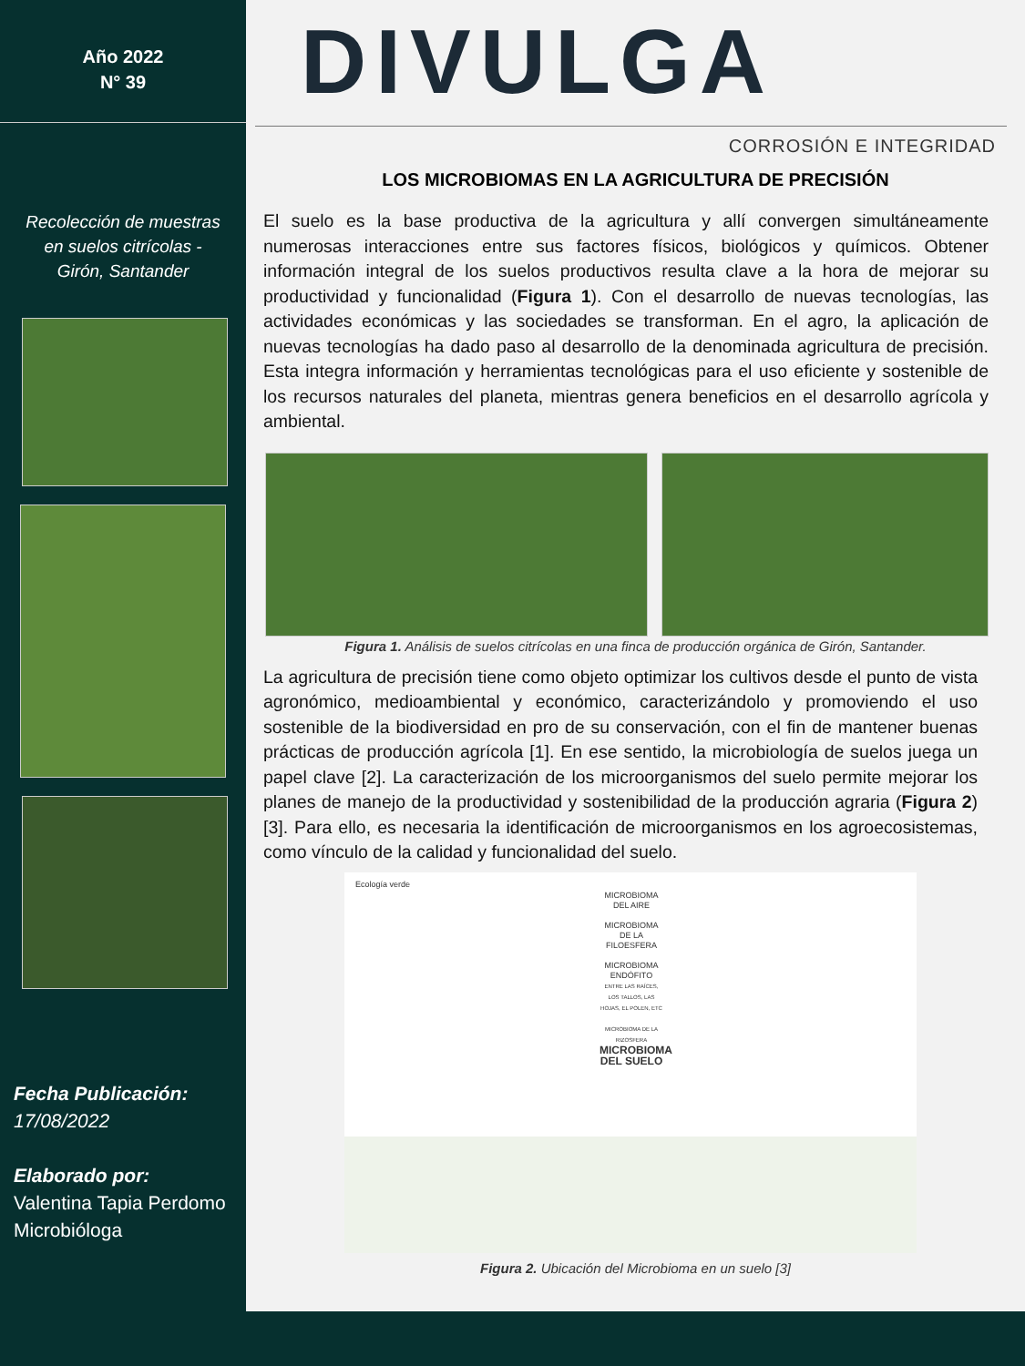Año 2022
N° 39
Recolección de muestras
en suelos citrícolas -
Girón, Santander
Fecha Publicación:
17/08/2022
Elaborado por:
Valentina Tapia Perdomo
Microbióloga
DIVULGA
CORROSIÓN E INTEGRIDAD
LOS MICROBIOMAS EN LA AGRICULTURA DE PRECISIÓN
El suelo es la base productiva de la agricultura y allí convergen simultáneamente numerosas interacciones entre sus factores físicos, biológicos y químicos. Obtener información integral de los suelos productivos resulta clave a la hora de mejorar su productividad y funcionalidad (Figura 1). Con el desarrollo de nuevas tecnologías, las actividades económicas y las sociedades se transforman. En el agro, la aplicación de nuevas tecnologías ha dado paso al desarrollo de la denominada agricultura de precisión. Esta integra información y herramientas tecnológicas para el uso eficiente y sostenible de los recursos naturales del planeta, mientras genera beneficios en el desarrollo agrícola y ambiental.
Figura 1. Análisis de suelos citrícolas en una finca de producción orgánica de Girón, Santander.
La agricultura de precisión tiene como objeto optimizar los cultivos desde el punto de vista agronómico, medioambiental y económico, caracterizándolo y promoviendo el uso sostenible de la biodiversidad en pro de su conservación, con el fin de mantener buenas prácticas de producción agrícola [1]. En ese sentido, la microbiología de suelos juega un papel clave [2]. La caracterización de los microorganismos del suelo permite mejorar los planes de manejo de la productividad y sostenibilidad de la producción agraria (Figura 2) [3]. Para ello, es necesaria la identificación de microorganismos en los agroecosistemas, como vínculo de la calidad y funcionalidad del suelo.
Ecología verde
MICROBIOMA DEL AIRE
MICROBIOMA DE LA FILOESFERA
MICROBIOMA ENDÓFITO
ENTRE LAS RAÍCES, LOS TALLOS, LAS HOJAS, EL POLEN, ETC
MICROBIOMA DE LA RIZOSFERA
MICROBIOMA DEL SUELO
Figura 2. Ubicación del Microbioma en un suelo [3]